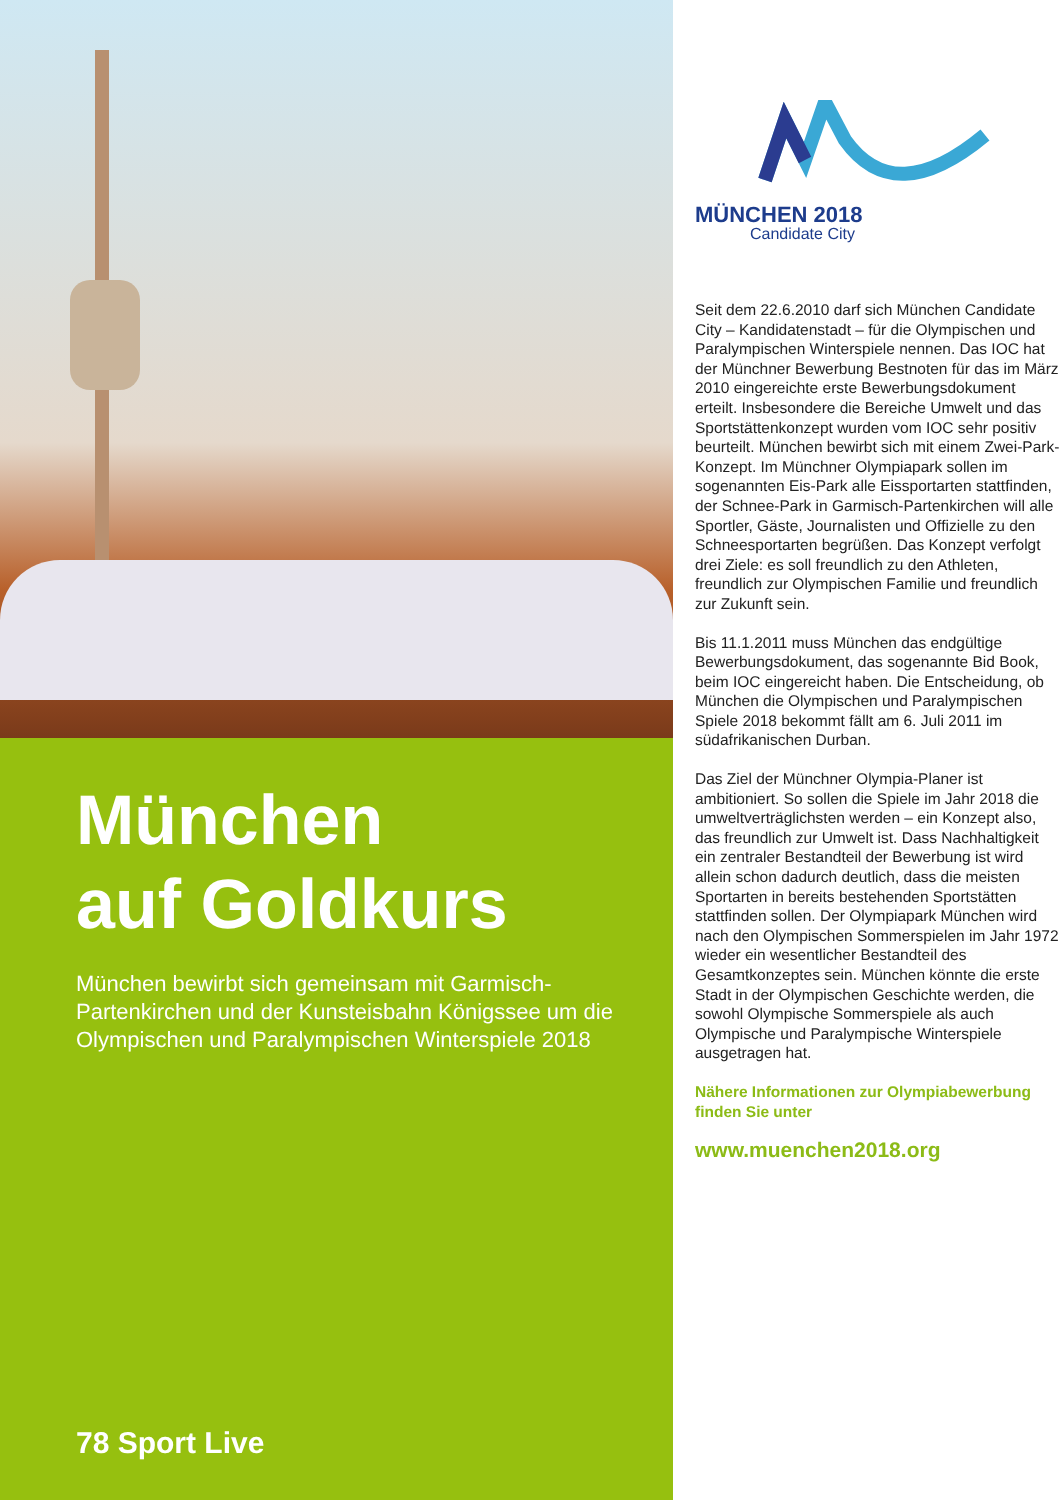München
auf Goldkurs
München bewirbt sich gemeinsam mit Garmisch-Partenkirchen und der Kunsteisbahn Königssee um die Olympischen und Paralympischen Winterspiele 2018
78 Sport Live
MÜNCHEN 2018
Candidate City
Seit dem 22.6.2010 darf sich München Candidate City – Kandidatenstadt – für die Olympischen und Paralympischen Winterspiele nennen. Das IOC hat der Münchner Bewerbung Bestnoten für das im März 2010 eingereichte erste Bewerbungsdokument erteilt. Insbesondere die Bereiche Umwelt und das Sportstättenkonzept wurden vom IOC sehr positiv beurteilt. München bewirbt sich mit einem Zwei-Park-Konzept. Im Münchner Olympiapark sollen im sogenannten Eis-Park alle Eissportarten stattfinden, der Schnee-Park in Garmisch-Partenkirchen will alle Sportler, Gäste, Journalisten und Offizielle zu den Schneesportarten begrüßen. Das Konzept verfolgt drei Ziele: es soll freundlich zu den Athleten, freundlich zur Olympischen Familie und freundlich zur Zukunft sein.
Bis 11.1.2011 muss München das endgültige Bewerbungsdokument, das sogenannte Bid Book, beim IOC eingereicht haben. Die Entscheidung, ob München die Olympischen und Paralympischen Spiele 2018 bekommt fällt am 6. Juli 2011 im südafrikanischen Durban.
Das Ziel der Münchner Olympia-Planer ist ambitioniert. So sollen die Spiele im Jahr 2018 die umweltverträglichsten werden – ein Konzept also, das freundlich zur Umwelt ist. Dass Nachhaltigkeit ein zentraler Bestandteil der Bewerbung ist wird allein schon dadurch deutlich, dass die meisten Sportarten in bereits bestehenden Sportstätten stattfinden sollen. Der Olympiapark München wird nach den Olympischen Sommerspielen im Jahr 1972 wieder ein wesentlicher Bestandteil des Gesamtkonzeptes sein. München könnte die erste Stadt in der Olympischen Geschichte werden, die sowohl Olympische Sommerspiele als auch Olympische und Paralympische Winterspiele ausgetragen hat.
Nähere Informationen zur Olympiabewerbung finden Sie unter
www.muenchen2018.org